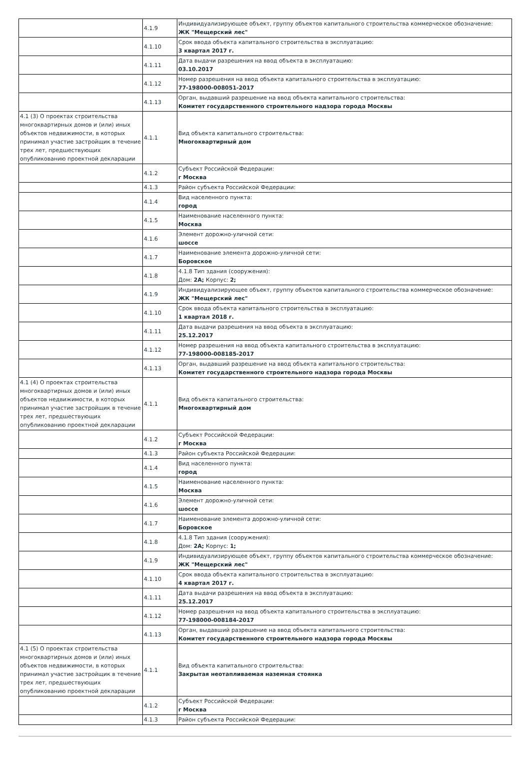| | 4.1.9 | Индивидуализирующее объект, группу объектов капитального строительства коммерческое обозначение: ЖК "Мещерский лес" |
| | 4.1.10 | Срок ввода объекта капитального строительства в эксплуатацию: 3 квартал 2017 г. |
| | 4.1.11 | Дата выдачи разрешения на ввод объекта в эксплуатацию: 03.10.2017 |
| | 4.1.12 | Номер разрешения на ввод объекта капитального строительства в эксплуатацию: 77-198000-008051-2017 |
| | 4.1.13 | Орган, выдавший разрешение на ввод объекта капитального строительства: Комитет государственного строительного надзора города Москвы |
| 4.1 (3) О проектах строительства многоквартирных домов и (или) иных объектов недвижимости, в которых принимал участие застройщик в течение трех лет, предшествующих опубликованию проектной декларации | 4.1.1 | Вид объекта капитального строительства: Многоквартирный дом |
| | 4.1.2 | Субъект Российской Федерации: г Москва |
| | 4.1.3 | Район субъекта Российской Федерации: |
| | 4.1.4 | Вид населенного пункта: город |
| | 4.1.5 | Наименование населенного пункта: Москва |
| | 4.1.6 | Элемент дорожно-уличной сети: шоссе |
| | 4.1.7 | Наименование элемента дорожно-уличной сети: Боровское |
| | 4.1.8 | 4.1.8 Тип здания (сооружения): Дом: 2А; Корпус: 2; |
| | 4.1.9 | Индивидуализирующее объект, группу объектов капитального строительства коммерческое обозначение: ЖК "Мещерский лес" |
| | 4.1.10 | Срок ввода объекта капитального строительства в эксплуатацию: 1 квартал 2018 г. |
| | 4.1.11 | Дата выдачи разрешения на ввод объекта в эксплуатацию: 25.12.2017 |
| | 4.1.12 | Номер разрешения на ввод объекта капитального строительства в эксплуатацию: 77-198000-008185-2017 |
| | 4.1.13 | Орган, выдавший разрешение на ввод объекта капитального строительства: Комитет государственного строительного надзора города Москвы |
| 4.1 (4) О проектах строительства многоквартирных домов и (или) иных объектов недвижимости, в которых принимал участие застройщик в течение трех лет, предшествующих опубликованию проектной декларации | 4.1.1 | Вид объекта капитального строительства: Многоквартирный дом |
| | 4.1.2 | Субъект Российской Федерации: г Москва |
| | 4.1.3 | Район субъекта Российской Федерации: |
| | 4.1.4 | Вид населенного пункта: город |
| | 4.1.5 | Наименование населенного пункта: Москва |
| | 4.1.6 | Элемент дорожно-уличной сети: шоссе |
| | 4.1.7 | Наименование элемента дорожно-уличной сети: Боровское |
| | 4.1.8 | 4.1.8 Тип здания (сооружения): Дом: 2А; Корпус: 1; |
| | 4.1.9 | Индивидуализирующее объект, группу объектов капитального строительства коммерческое обозначение: ЖК "Мещерский лес" |
| | 4.1.10 | Срок ввода объекта капитального строительства в эксплуатацию: 4 квартал 2017 г. |
| | 4.1.11 | Дата выдачи разрешения на ввод объекта в эксплуатацию: 25.12.2017 |
| | 4.1.12 | Номер разрешения на ввод объекта капитального строительства в эксплуатацию: 77-198000-008184-2017 |
| | 4.1.13 | Орган, выдавший разрешение на ввод объекта капитального строительства: Комитет государственного строительного надзора города Москвы |
| 4.1 (5) О проектах строительства многоквартирных домов и (или) иных объектов недвижимости, в которых принимал участие застройщик в течение трех лет, предшествующих опубликованию проектной декларации | 4.1.1 | Вид объекта капитального строительства: Закрытая неотапливаемая наземная стоянка |
| | 4.1.2 | Субъект Российской Федерации: г Москва |
| | 4.1.3 | Район субъекта Российской Федерации: |